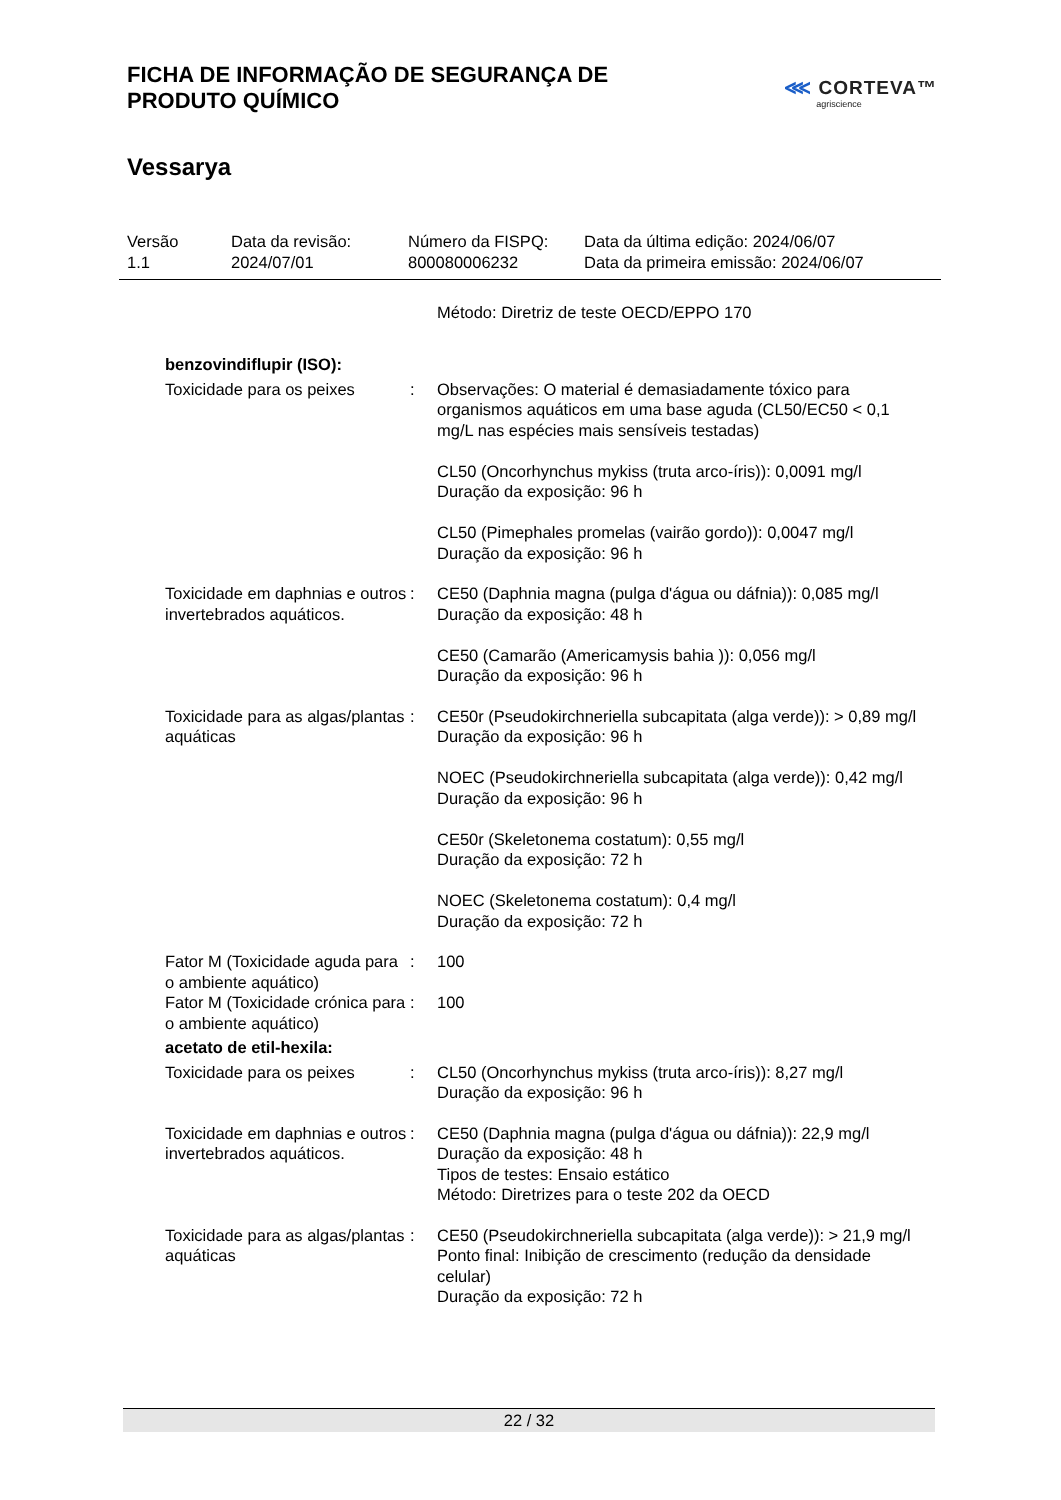FICHA DE INFORMAÇÃO DE SEGURANÇA DE
PRODUTO QUÍMICO
⋘ CORTEVA™
agriscience
Vessarya
Versão
1.1
Data da revisão:
2024/07/01
Número da FISPQ:
800080006232
Data da última edição: 2024/06/07
Data da primeira emissão: 2024/06/07
| | | Método: Diretriz de teste OECD/EPPO 170 |
| benzovindiflupir (ISO): | | |
| Toxicidade para os peixes | : | Observações: O material é demasiadamente tóxico para organismos aquáticos em uma base aguda (CL50/EC50 < 0,1 mg/L nas espécies mais sensíveis testadas) CL50 (Oncorhynchus mykiss (truta arco-íris)): 0,0091 mg/l Duração da exposição: 96 h CL50 (Pimephales promelas (vairão gordo)): 0,0047 mg/l Duração da exposição: 96 h |
| Toxicidade em daphnias e outros invertebrados aquáticos. | : | CE50 (Daphnia magna (pulga d'água ou dáfnia)): 0,085 mg/l Duração da exposição: 48 h CE50 (Camarão (Americamysis bahia )): 0,056 mg/l Duração da exposição: 96 h |
| Toxicidade para as algas/plantas aquáticas | : | CE50r (Pseudokirchneriella subcapitata (alga verde)): > 0,89 mg/l Duração da exposição: 96 h NOEC (Pseudokirchneriella subcapitata (alga verde)): 0,42 mg/l Duração da exposição: 96 h CE50r (Skeletonema costatum): 0,55 mg/l Duração da exposição: 72 h NOEC (Skeletonema costatum): 0,4 mg/l Duração da exposição: 72 h |
| Fator M (Toxicidade aguda para o ambiente aquático) | : | 100 |
| Fator M (Toxicidade crónica para o ambiente aquático) | : | 100 |
| acetato de etil-hexila: | | |
| Toxicidade para os peixes | : | CL50 (Oncorhynchus mykiss (truta arco-íris)): 8,27 mg/l Duração da exposição: 96 h |
| Toxicidade em daphnias e outros invertebrados aquáticos. | : | CE50 (Daphnia magna (pulga d'água ou dáfnia)): 22,9 mg/l Duração da exposição: 48 h Tipos de testes: Ensaio estático Método: Diretrizes para o teste 202 da OECD |
| Toxicidade para as algas/plantas aquáticas | : | CE50 (Pseudokirchneriella subcapitata (alga verde)): > 21,9 mg/l Ponto final: Inibição de crescimento (redução da densidade celular) Duração da exposição: 72 h |
22 / 32